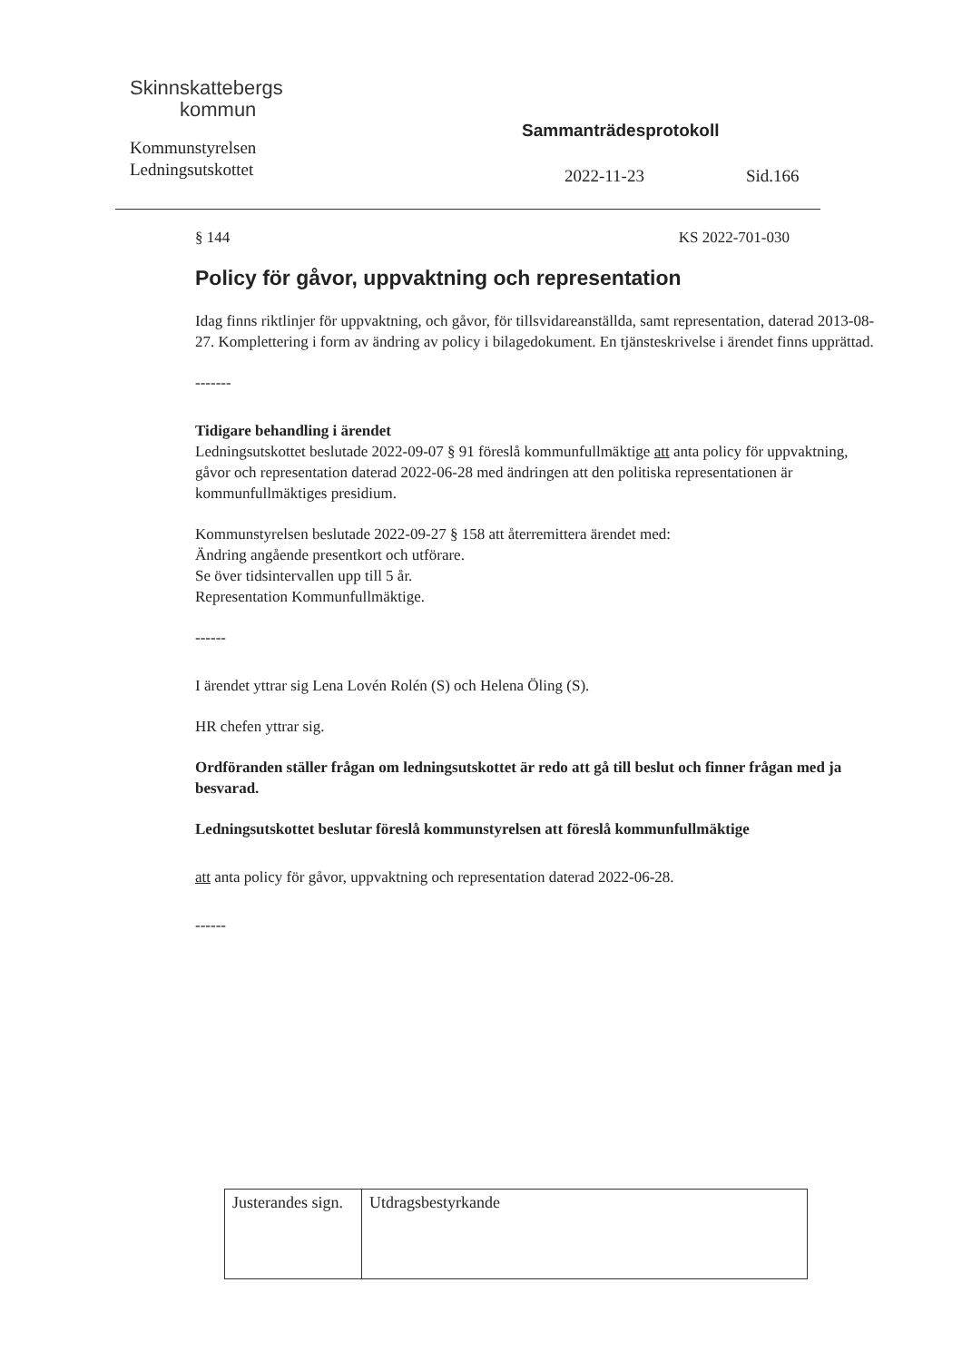Skinnskattebergs
kommun
Kommunstyrelsen
Ledningsutskottet
Sammanträdesprotokoll
2022-11-23 Sid.166
§ 144 KS 2022-701-030
Policy för gåvor, uppvaktning och representation
Idag finns riktlinjer för uppvaktning, och gåvor, för tillsvidareanställda, samt representation, daterad 2013-08-27. Komplettering i form av ändring av policy i bilagedokument. En tjänsteskrivelse i ärendet finns upprättad.
-------
Tidigare behandling i ärendet
Ledningsutskottet beslutade 2022-09-07 § 91 föreslå kommunfullmäktige att anta policy för uppvaktning, gåvor och representation daterad 2022-06-28 med ändringen att den politiska representationen är kommunfullmäktiges presidium.
Kommunstyrelsen beslutade 2022-09-27 § 158 att återremittera ärendet med:
Ändring angående presentkort och utförare.
Se över tidsintervallen upp till 5 år.
Representation Kommunfullmäktige.
------
I ärendet yttrar sig Lena Lovén Rolén (S) och Helena Öling (S).
HR chefen yttrar sig.
Ordföranden ställer frågan om ledningsutskottet är redo att gå till beslut och finner frågan med ja besvarad.
Ledningsutskottet beslutar föreslå kommunstyrelsen att föreslå kommunfullmäktige
att anta policy för gåvor, uppvaktning och representation daterad 2022-06-28.
------
| Justerandes sign. | Utdragsbestyrkande |